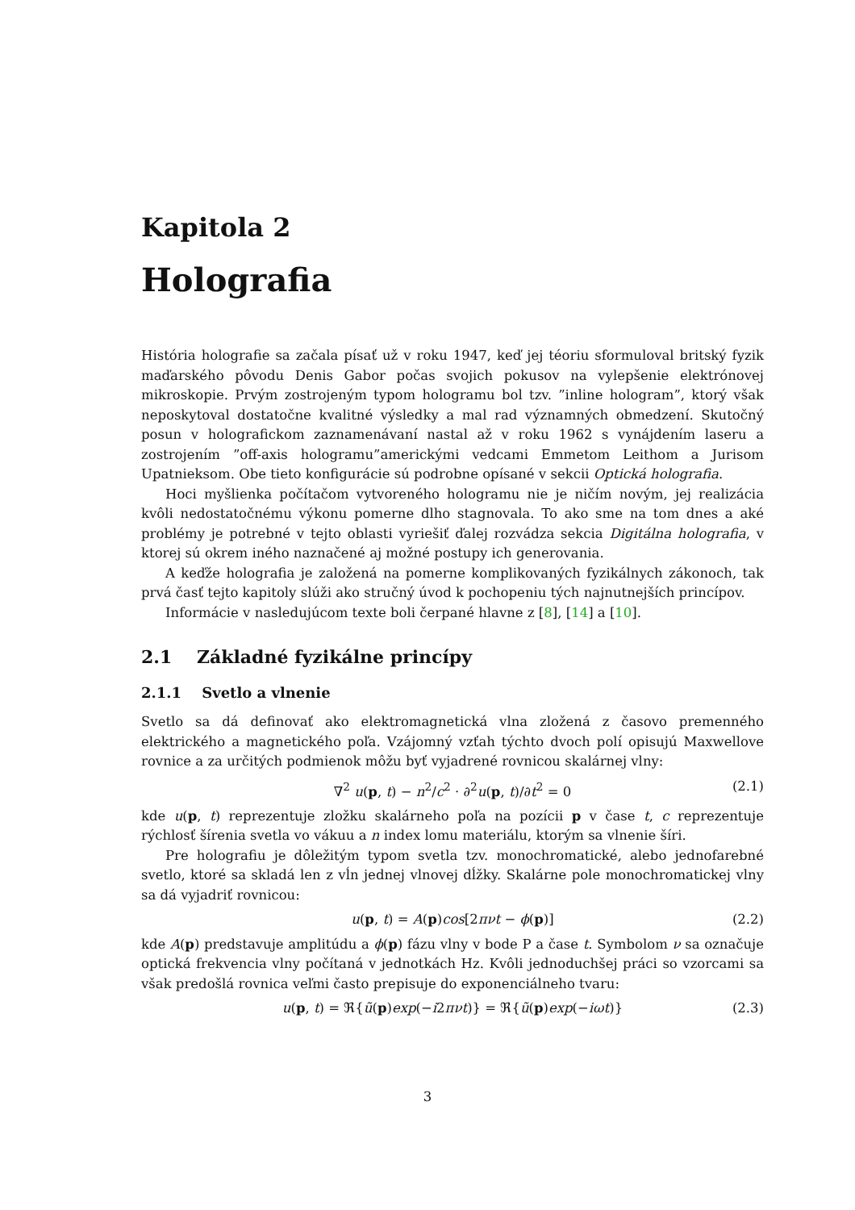Kapitola 2
Holografia
História holografie sa začala písať už v roku 1947, keď jej téoriu sformuloval britský fyzik maďarského pôvodu Denis Gabor počas svojich pokusov na vylepšenie elektrónovej mikroskopie. Prvým zostrojeným typom hologramu bol tzv. ”inline hologram”, ktorý však neposkytoval dostatočne kvalitné výsledky a mal rad významných obmedzení. Skutočný posun v holografickom zaznamenávaní nastal až v roku 1962 s vynájdením laseru a zostrojením ”off-axis hologramu”americkými vedcami Emmetom Leithom a Jurisom Upatnieksom. Obe tieto konfigurácie sú podrobne opísané v sekcii Optická holografia.
Hoci myšlienka počítačom vytvoreného hologramu nie je ničím novým, jej realizácia kvôli nedostatočnému výkonu pomerne dlho stagnovala. To ako sme na tom dnes a aké problémy je potrebné v tejto oblasti vyriešiť ďalej rozvádza sekcia Digitálna holografia, v ktorej sú okrem iného naznačené aj možné postupy ich generovania.
A keďže holografia je založená na pomerne komplikovaných fyzikálnych zákonoch, tak prvá časť tejto kapitoly slúži ako stručný úvod k pochopeniu tých najnutnejších princípov.
Informácie v nasledujúcom texte boli čerpané hlavne z [8], [14] a [10].
2.1 Základné fyzikálne princípy
2.1.1 Svetlo a vlnenie
Svetlo sa dá definovať ako elektromagnetická vlna zložená z časovo premenného elektrického a magnetického poľa. Vzájomný vzťah týchto dvoch polí opisujú Maxwellove rovnice a za určitých podmienok môžu byť vyjadrené rovnicou skalárnej vlny:
∇<sup>2</sup> u(p, t) − n<sup>2</sup>/c<sup>2</sup> · ∂<sup>2</sup>u(p, t)/∂t<sup>2</sup> = 0 (2.1)
kde u(p, t) reprezentuje zložku skalárneho poľa na pozícii p v čase t, c reprezentuje rýchlosť šírenia svetla vo vákuu a n index lomu materiálu, ktorým sa vlnenie šíri.
Pre holografiu je dôležitým typom svetla tzv. monochromatické, alebo jednofarebné svetlo, ktoré sa skladá len z vĺn jednej vlnovej dĺžky. Skalárne pole monochromatickej vlny sa dá vyjadriť rovnicou:
u(p, t) = A(p)cos[2πνt − ϕ(p)] (2.2)
kde A(p) predstavuje amplitúdu a ϕ(p) fázu vlny v bode P a čase t. Symbolom ν sa označuje optická frekvencia vlny počítaná v jednotkách Hz. Kvôli jednoduchšej práci so vzorcami sa však predošlá rovnica veľmi často prepisuje do exponenciálneho tvaru:
u(p, t) = ℜ{ũ(p)exp(−i2πνt)} = ℜ{ũ(p)exp(−iωt)} (2.3)
3